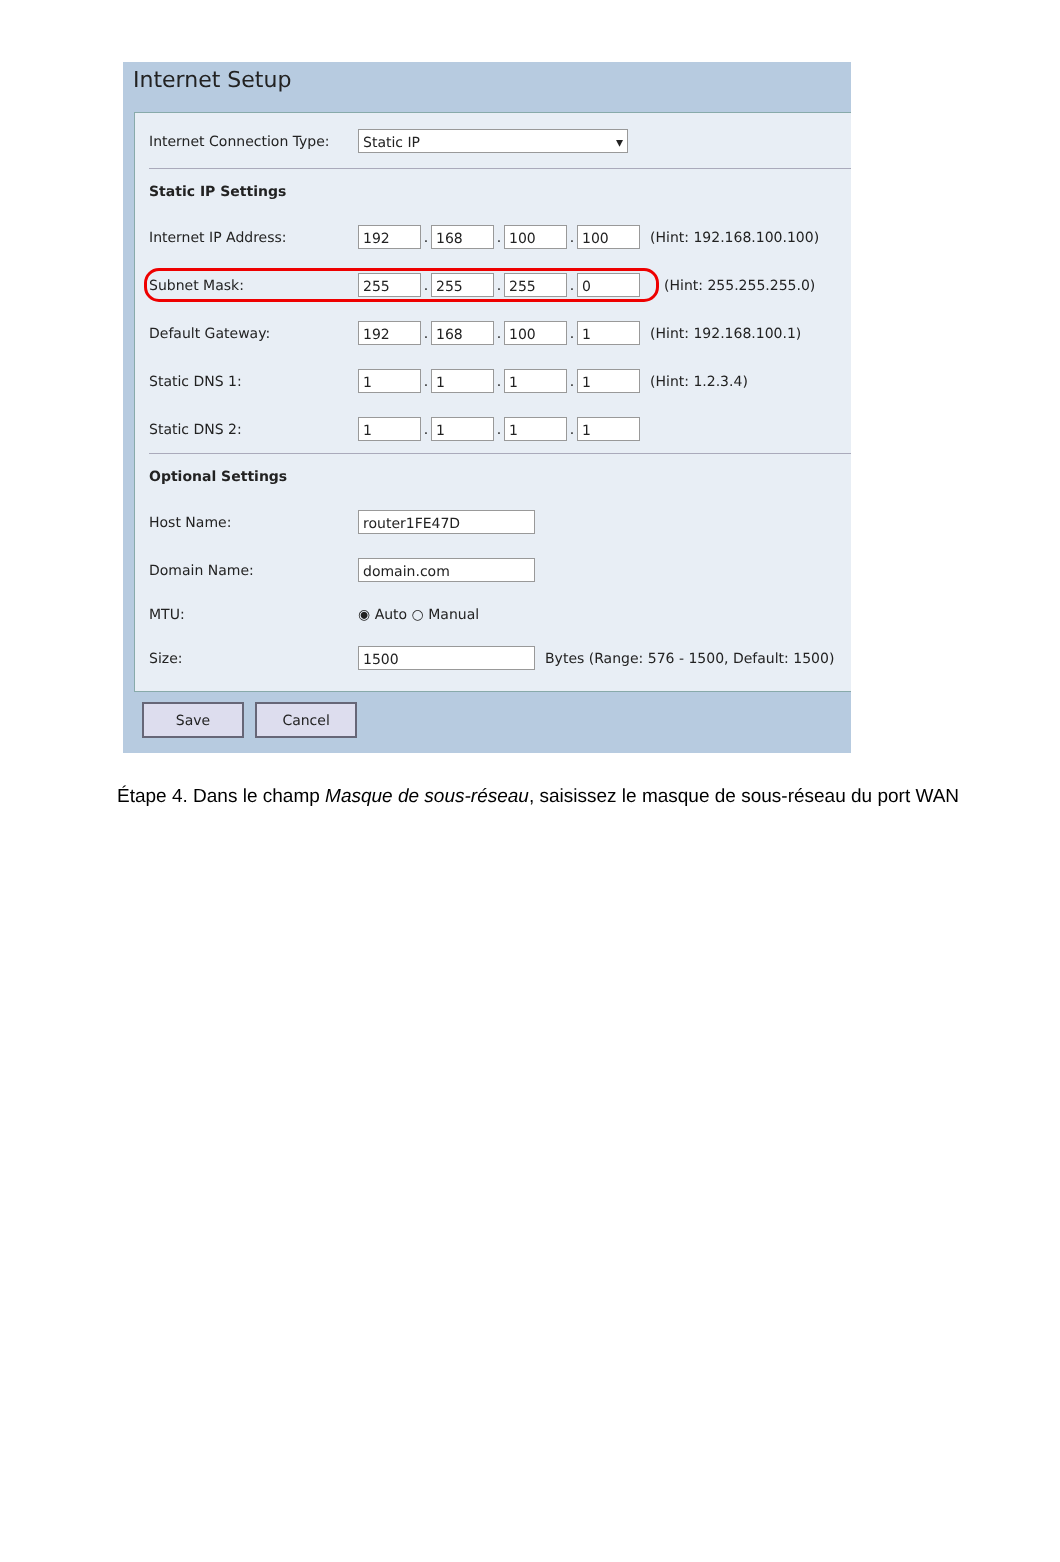Internet Setup
Internet Connection Type: Static IP ▾
Static IP Settings
Internet IP Address: 192. 168. 100. 100 (Hint: 192.168.100.100)
Subnet Mask: 255. 255. 255. 0 (Hint: 255.255.255.0)
Default Gateway: 192. 168. 100. 1 (Hint: 192.168.100.1)
Static DNS 1: 1. 1. 1. 1 (Hint: 1.2.3.4)
Static DNS 2: 1. 1. 1. 1
Optional Settings
Host Name: router1FE47D
Domain Name: domain.com
MTU: ◉ Auto ○ Manual
Size: 1500 Bytes (Range: 576 - 1500, Default: 1500)
Save Cancel
Étape 4. Dans le champ Masque de sous-réseau, saisissez le masque de sous-réseau du port WAN